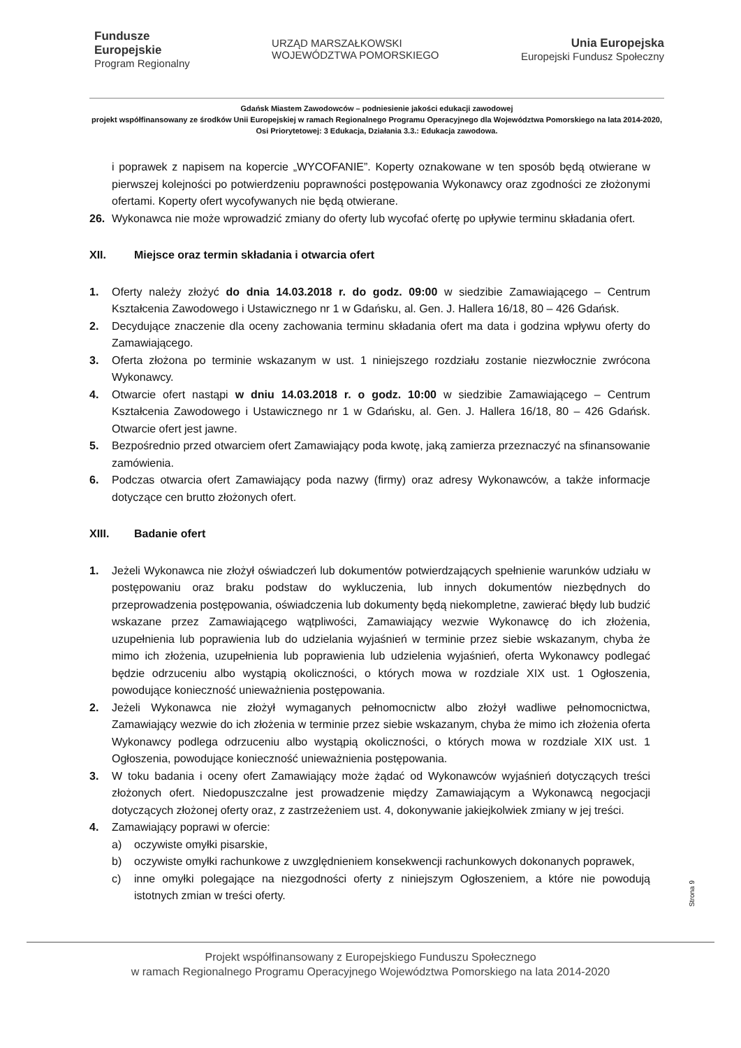Fundusze
Europejskie
Program Regionalny
URZĄD MARSZAŁKOWSKI
WOJEWÓDZTWA POMORSKIEGO
Unia Europejska
Europejski Fundusz Społeczny
Gdańsk Miastem Zawodowców – podniesienie jakości edukacji zawodowej
projekt współfinansowany ze środków Unii Europejskiej w ramach Regionalnego Programu Operacyjnego dla Województwa Pomorskiego na lata 2014-2020, Osi Priorytetowej: 3 Edukacja, Działania 3.3.: Edukacja zawodowa.
i poprawek z napisem na kopercie „WYCOFANIE”. Koperty oznakowane w ten sposób będą otwierane w pierwszej kolejności po potwierdzeniu poprawności postępowania Wykonawcy oraz zgodności ze złożonymi ofertami. Koperty ofert wycofywanych nie będą otwierane.
26. Wykonawca nie może wprowadzić zmiany do oferty lub wycofać ofertę po upływie terminu składania ofert.
XII. Miejsce oraz termin składania i otwarcia ofert
1. Oferty należy złożyć do dnia 14.03.2018 r. do godz. 09:00 w siedzibie Zamawiającego – Centrum Kształcenia Zawodowego i Ustawicznego nr 1 w Gdańsku, al. Gen. J. Hallera 16/18, 80 – 426 Gdańsk.
2. Decydujące znaczenie dla oceny zachowania terminu składania ofert ma data i godzina wpływu oferty do Zamawiającego.
3. Oferta złożona po terminie wskazanym w ust. 1 niniejszego rozdziału zostanie niezwłocznie zwrócona Wykonawcy.
4. Otwarcie ofert nastąpi w dniu 14.03.2018 r. o godz. 10:00 w siedzibie Zamawiającego – Centrum Kształcenia Zawodowego i Ustawicznego nr 1 w Gdańsku, al. Gen. J. Hallera 16/18, 80 – 426 Gdańsk. Otwarcie ofert jest jawne.
5. Bezpośrednio przed otwarciem ofert Zamawiający poda kwotę, jaką zamierza przeznaczyć na sfinansowanie zamówienia.
6. Podczas otwarcia ofert Zamawiający poda nazwy (firmy) oraz adresy Wykonawców, a także informacje dotyczące cen brutto złożonych ofert.
XIII. Badanie ofert
1. Jeżeli Wykonawca nie złożył oświadczeń lub dokumentów potwierdzających spełnienie warunków udziału w postępowaniu oraz braku podstaw do wykluczenia, lub innych dokumentów niezbędnych do przeprowadzenia postępowania, oświadczenia lub dokumenty będą niekompletne, zawierać błędy lub budzić wskazane przez Zamawiającego wątpliwości, Zamawiający wezwie Wykonawcę do ich złożenia, uzupełnienia lub poprawienia lub do udzielania wyjaśnień w terminie przez siebie wskazanym, chyba że mimo ich złożenia, uzupełnienia lub poprawienia lub udzielenia wyjaśnień, oferta Wykonawcy podlegać będzie odrzuceniu albo wystąpią okoliczności, o których mowa w rozdziale XIX ust. 1 Ogłoszenia, powodujące konieczność unieważnienia postępowania.
2. Jeżeli Wykonawca nie złożył wymaganych pełnomocnictw albo złożył wadliwe pełnomocnictwa, Zamawiający wezwie do ich złożenia w terminie przez siebie wskazanym, chyba że mimo ich złożenia oferta Wykonawcy podlega odrzuceniu albo wystąpią okoliczności, o których mowa w rozdziale XIX ust. 1 Ogłoszenia, powodujące konieczność unieważnienia postępowania.
3. W toku badania i oceny ofert Zamawiający może żądać od Wykonawców wyjaśnień dotyczących treści złożonych ofert. Niedopuszczalne jest prowadzenie między Zamawiającym a Wykonawcą negocjacji dotyczących złożonej oferty oraz, z zastrzeżeniem ust. 4, dokonywanie jakiejkolwiek zmiany w jej treści.
4. Zamawiający poprawi w ofercie:
a) oczywiste omyłki pisarskie,
b) oczywiste omyłki rachunkowe z uwzględnieniem konsekwencji rachunkowych dokonanych poprawek,
c) inne omyłki polegające na niezgodności oferty z niniejszym Ogłoszeniem, a które nie powodują istotnych zmian w treści oferty.
Strona 9
Projekt współfinansowany z Europejskiego Funduszu Społecznego
w ramach Regionalnego Programu Operacyjnego Województwa Pomorskiego na lata 2014-2020